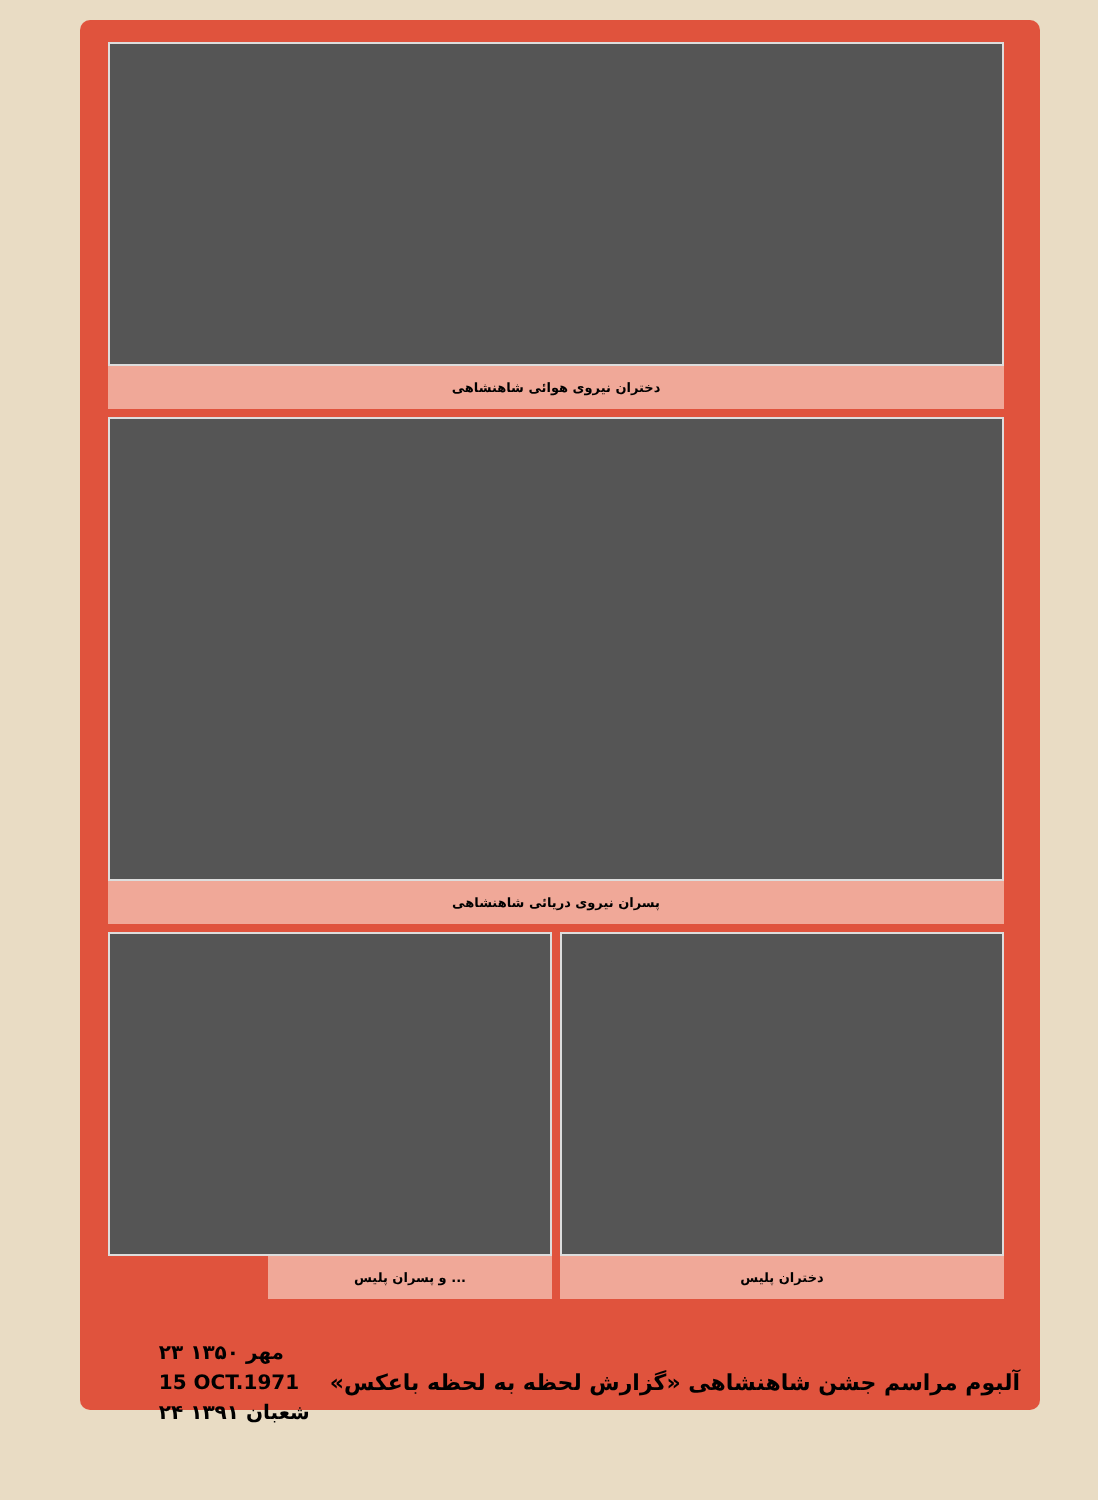دختران نیروی هوائی شاهنشاهی
پسران نیروی دریائی شاهنشاهی
... و پسران پلیس دختران پلیس
آلبوم مراسم جشن شاهنشاهی «گزارش لحظه به لحظه باعکس»
۲۳ مهر ۱۳۵۰
15 OCT.1971
۲۴ شعبان ۱۳۹۱